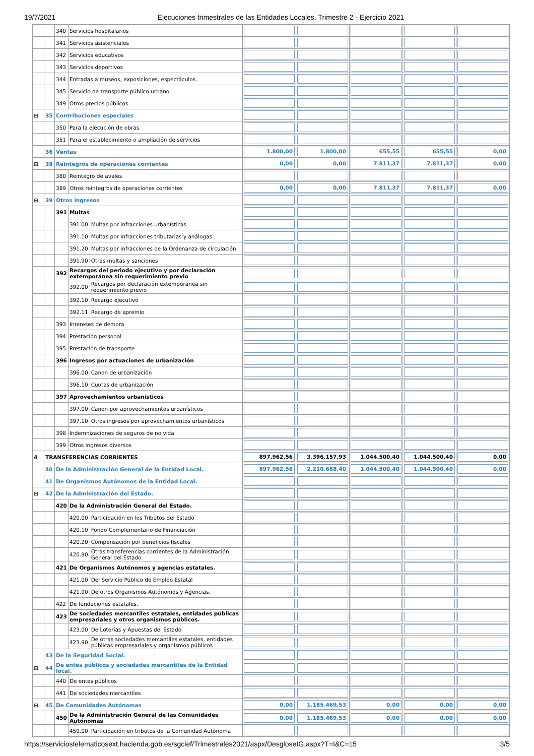19/7/2021 Ejecuciones trimestrales de las Entidades Locales. Trimestre 2 - Ejercicio 2021
| | | 340 | Servicios hospitalarios | | | | | | |
| | | 341 | Servicios asistenciales | | | | | | |
| | | 342 | Servicios educativos | | | | | | |
| | | 343 | Servicios deportivos | | | | | | |
| | | 344 | Entradas a museos, exposiciones, espectáculos. | | | | | | |
| | | 345 | Servicio de transporte público urbano | | | | | | |
| | | 349 | Otros precios públicos. | | | | | | |
| ⊟ | 35 | Contribuciones especiales | | | | | | | |
| | | 350 | Para la ejecución de obras | | | | | | |
| | | 351 | Para el establecimiento o ampliación de servicios | | | | | | |
| | 36 | Ventas | | | 1.800,00 | 1.800,00 | 655,55 | 655,55 | 0,00 |
| ⊟ | 38 | Reintegros de operaciones corrientes | | | 0,00 | 0,00 | 7.811,37 | 7.811,37 | 0,00 |
| | | 380 | Reintegro de avales | | | | | | |
| | | 389 | Otros reintegros de operaciones corrientes | | 0,00 | 0,00 | 7.811,37 | 7.811,37 | 0,00 |
| ⊟ | 39 | Otros ingresos | | | | | | | |
| | | 391 | Multas | | | | | | |
| | | | 391.00 | Multas por infracciones urbanísticas | | | | | |
| | | | 391.10 | Multas por infracciones tributarias y análogas | | | | | |
| | | | 391.20 | Multas por infracciones de la Ordenanza de circulación. | | | | | |
| | | | 391.90 | Otras multas y sanciones | | | | | |
| | | 392 | Recargos del periodo ejecutivo y por declaración extemporánea sin requerimiento previo | | | | | | |
| | | | 392.00 | Recargos por declaración extemporánea sin requerimiento previo | | | | | |
| | | | 392.10 | Recargo ejecutivo | | | | | |
| | | | 392.11 | Recargo de apremio | | | | | |
| | | 393 | Intereses de demora | | | | | | |
| | | 394 | Prestación personal | | | | | | |
| | | 395 | Prestación de transporte | | | | | | |
| | | 396 | Ingresos por actuaciones de urbanización | | | | | | |
| | | | 396.00 | Canon de urbanización | | | | | |
| | | | 396.10 | Cuotas de urbanización | | | | | |
| | | 397 | Aprovechamientos urbanísticos | | | | | | |
| | | | 397.00 | Canon por aprovechamientos urbanísticos | | | | | |
| | | | 397.10 | Otros ingresos por aprovechamientos urbanísticos | | | | | |
| | | 398 | Indemnizaciones de seguros de no vida | | | | | | |
| | | 399 | Otros ingresos diversos | | | | | | |
| 4 | TRANSFERENCIAS CORRIENTES | | | | 897.962,56 | 3.396.157,93 | 1.044.500,40 | 1.044.500,40 | 0,00 |
| | 40 | De la Administración General de la Entidad Local. | | | 897.962,56 | 2.210.688,40 | 1.044.500,40 | 1.044.500,40 | 0,00 |
| | 41 | De Organismos Autónomos de la Entidad Local. | | | | | | | |
| ⊟ | 42 | De la Administración del Estado. | | | | | | | |
| | | 420 | De la Administración General del Estado. | | | | | | |
| | | | 420.00 | Participación en los Tributos del Estado | | | | | |
| | | | 420.10 | Fondo Complementario de Financiación | | | | | |
| | | | 420.20 | Compensación por beneficios fiscales | | | | | |
| | | | 420.90 | Otras transferencias corrientes de la Administración General del Estado. | | | | | |
| | | 421 | De Organismos Autónomos y agencias estatales. | | | | | | |
| | | | 421.00 | Del Servicio Público de Empleo Estatal | | | | | |
| | | | 421.90 | De otros Organismos Autónomos y Agencias. | | | | | |
| | | 422 | De fundaciones estatales. | | | | | | |
| | | 423 | De sociedades mercantiles estatales, entidades públicas empresariales y otros organismos públicos. | | | | | | |
| | | | 423.00 | De Loterías y Apuestas del Estado | | | | | |
| | | | 423.90 | De otras sociedades mercantiles estatales, entidades públicas empresariales y organismos públicos | | | | | |
| | 43 | De la Seguridad Social. | | | | | | | |
| ⊟ | 44 | De entes públicos y sociedades mercantiles de la Entidad local. | | | | | | | |
| | | 440 | De entes públicos | | | | | | |
| | | 441 | De sociedades mercantiles | | | | | | |
| ⊟ | 45 | De Comunidades Autónomas | | | 0,00 | 1.185.469,53 | 0,00 | 0,00 | 0,00 |
| | | 450 | De la Administración General de las Comunidades Autónomas | | 0,00 | 1.185.469,53 | 0,00 | 0,00 | 0,00 |
| | | | 450.00 | Participación en tributos de la Comunidad Autónoma | | | | | |
https://serviciostelematicosext.hacienda.gob.es/sgcief/Trimestrales2021/aspx/DesgloseIG.aspx?T=I&C=15 3/5